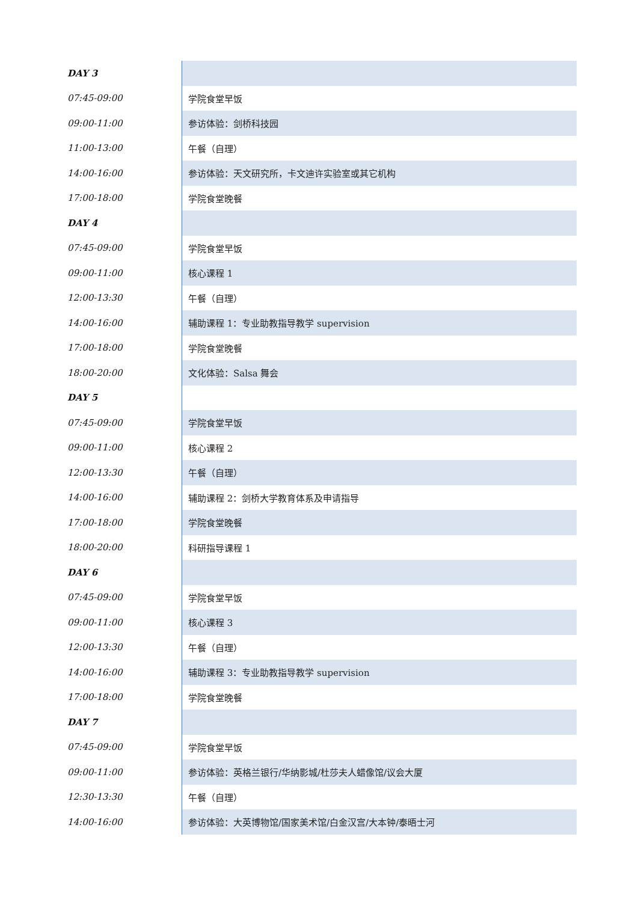| DAY 3 | |
| 07:45-09:00 | 学院食堂早饭 |
| 09:00-11:00 | 参访体验：剑桥科技园 |
| 11:00-13:00 | 午餐（自理） |
| 14:00-16:00 | 参访体验：天文研究所，卡文迪许实验室或其它机构 |
| 17:00-18:00 | 学院食堂晚餐 |
| DAY 4 | |
| 07:45-09:00 | 学院食堂早饭 |
| 09:00-11:00 | 核心课程 1 |
| 12:00-13:30 | 午餐（自理） |
| 14:00-16:00 | 辅助课程 1：专业助教指导教学 supervision |
| 17:00-18:00 | 学院食堂晚餐 |
| 18:00-20:00 | 文化体验：Salsa 舞会 |
| DAY 5 | |
| 07:45-09:00 | 学院食堂早饭 |
| 09:00-11:00 | 核心课程 2 |
| 12:00-13:30 | 午餐（自理） |
| 14:00-16:00 | 辅助课程 2：剑桥大学教育体系及申请指导 |
| 17:00-18:00 | 学院食堂晚餐 |
| 18:00-20:00 | 科研指导课程 1 |
| DAY 6 | |
| 07:45-09:00 | 学院食堂早饭 |
| 09:00-11:00 | 核心课程 3 |
| 12:00-13:30 | 午餐（自理） |
| 14:00-16:00 | 辅助课程 3：专业助教指导教学 supervision |
| 17:00-18:00 | 学院食堂晚餐 |
| DAY 7 | |
| 07:45-09:00 | 学院食堂早饭 |
| 09:00-11:00 | 参访体验：英格兰银行/华纳影城/杜莎夫人蜡像馆/议会大厦 |
| 12:30-13:30 | 午餐（自理） |
| 14:00-16:00 | 参访体验：大英博物馆/国家美术馆/白金汉宫/大本钟/泰晤士河 |